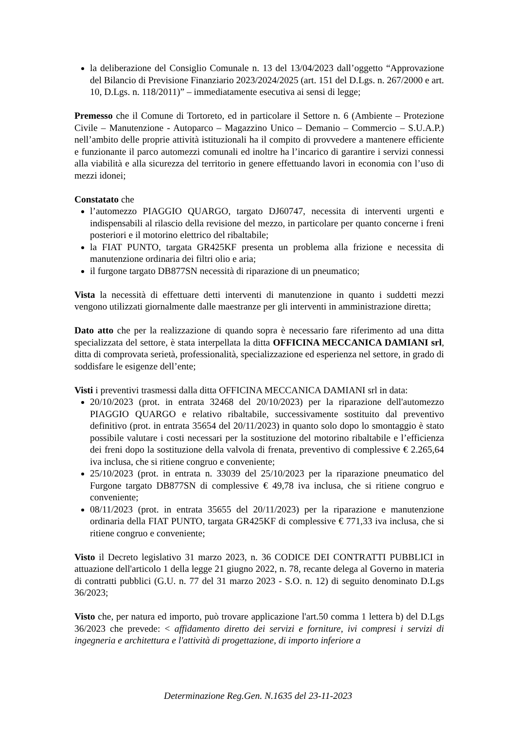la deliberazione del Consiglio Comunale n. 13 del 13/04/2023 dall’oggetto “Approvazione del Bilancio di Previsione Finanziario 2023/2024/2025 (art. 151 del D.Lgs. n. 267/2000 e art. 10, D.Lgs. n. 118/2011)” – immediatamente esecutiva ai sensi di legge;
Premesso che il Comune di Tortoreto, ed in particolare il Settore n. 6 (Ambiente – Protezione Civile – Manutenzione - Autoparco – Magazzino Unico – Demanio – Commercio – S.U.A.P.) nell’ambito delle proprie attività istituzionali ha il compito di provvedere a mantenere efficiente e funzionante il parco automezzi comunali ed inoltre ha l’incarico di garantire i servizi connessi alla viabilità e alla sicurezza del territorio in genere effettuando lavori in economia con l’uso di mezzi idonei;
Constatato che
l’automezzo PIAGGIO QUARGO, targato DJ60747, necessita di interventi urgenti e indispensabili al rilascio della revisione del mezzo, in particolare per quanto concerne i freni posteriori e il motorino elettrico del ribaltabile;
la FIAT PUNTO, targata GR425KF presenta un problema alla frizione e necessita di manutenzione ordinaria dei filtri olio e aria;
il furgone targato DB877SN necessità di riparazione di un pneumatico;
Vista la necessità di effettuare detti interventi di manutenzione in quanto i suddetti mezzi vengono utilizzati giornalmente dalle maestranze per gli interventi in amministrazione diretta;
Dato atto che per la realizzazione di quando sopra è necessario fare riferimento ad una ditta specializzata del settore, è stata interpellata la ditta OFFICINA MECCANICA DAMIANI srl, ditta di comprovata serietà, professionalità, specializzazione ed esperienza nel settore, in grado di soddisfare le esigenze dell’ente;
Visti i preventivi trasmessi dalla ditta OFFICINA MECCANICA DAMIANI srl in data:
20/10/2023 (prot. in entrata 32468 del 20/10/2023) per la riparazione dell'automezzo PIAGGIO QUARGO e relativo ribaltabile, successivamente sostituito dal preventivo definitivo (prot. in entrata 35654 del 20/11/2023) in quanto solo dopo lo smontaggio è stato possibile valutare i costi necessari per la sostituzione del motorino ribaltabile e l’efficienza dei freni dopo la sostituzione della valvola di frenata, preventivo di complessive € 2.265,64 iva inclusa, che si ritiene congruo e conveniente;
25/10/2023 (prot. in entrata n. 33039 del 25/10/2023 per la riparazione pneumatico del Furgone targato DB877SN di complessive € 49,78 iva inclusa, che si ritiene congruo e conveniente;
08/11/2023 (prot. in entrata 35655 del 20/11/2023) per la riparazione e manutenzione ordinaria della FIAT PUNTO, targata GR425KF di complessive € 771,33 iva inclusa, che si ritiene congruo e conveniente;
Visto il Decreto legislativo 31 marzo 2023, n. 36 CODICE DEI CONTRATTI PUBBLICI in attuazione dell'articolo 1 della legge 21 giugno 2022, n. 78, recante delega al Governo in materia di contratti pubblici (G.U. n. 77 del 31 marzo 2023 - S.O. n. 12) di seguito denominato D.Lgs 36/2023;
Visto che, per natura ed importo, può trovare applicazione l'art.50 comma 1 lettera b) del D.Lgs 36/2023 che prevede: < affidamento diretto dei servizi e forniture, ivi compresi i servizi di ingegneria e architettura e l'attività di progettazione, di importo inferiore a
Determinazione Reg.Gen. N.1635 del 23-11-2023